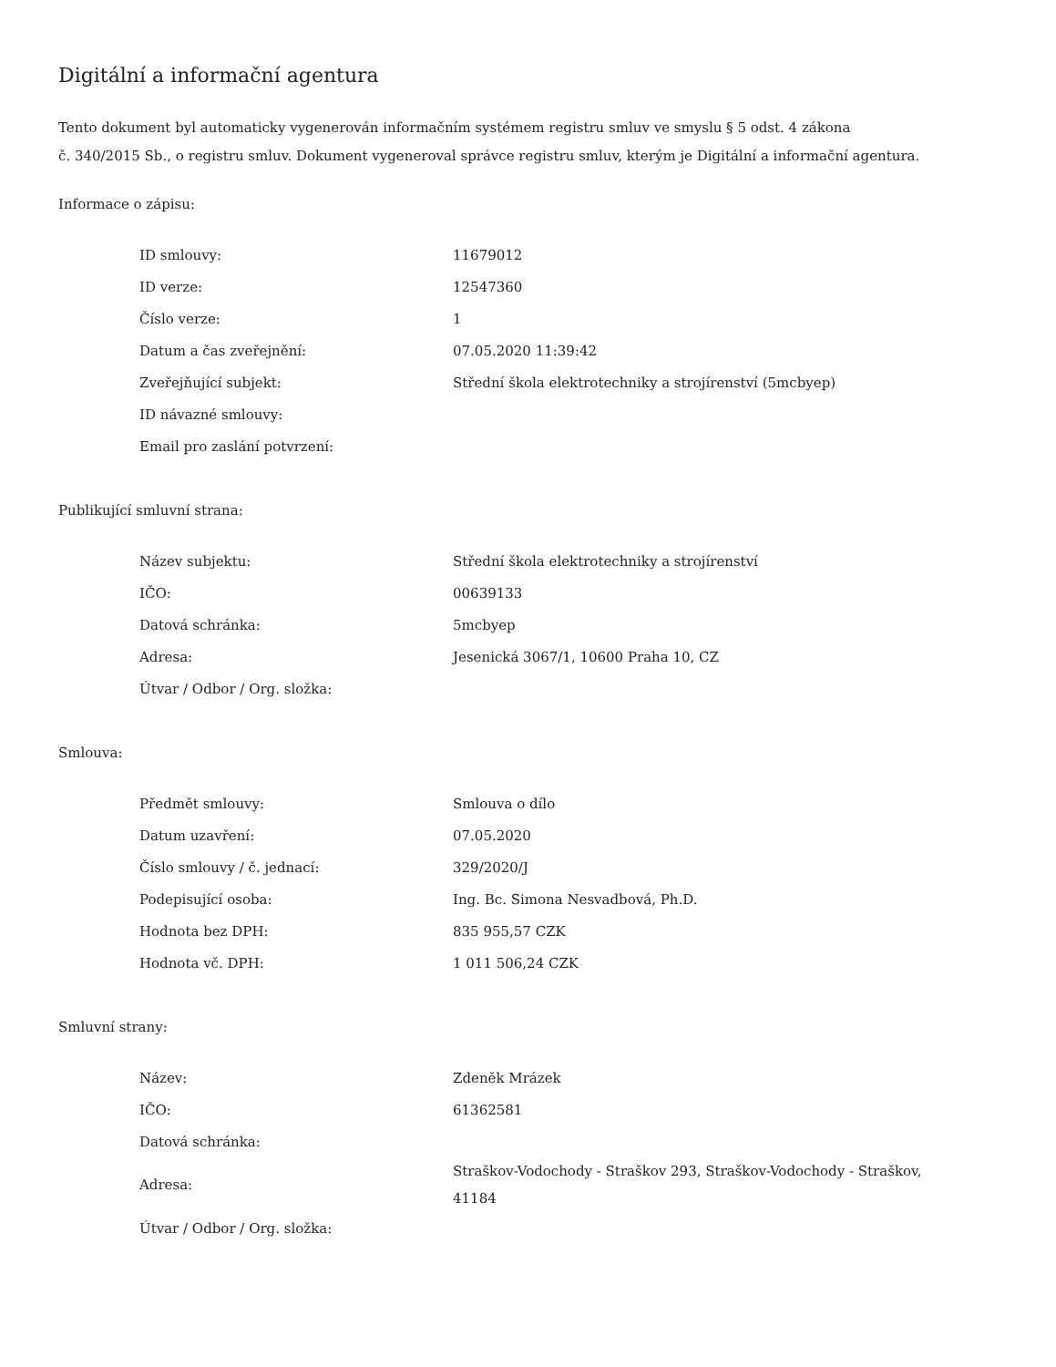Digitální a informační agentura
Tento dokument byl automaticky vygenerován informačním systémem registru smluv ve smyslu § 5 odst. 4 zákona
č. 340/2015 Sb., o registru smluv. Dokument vygeneroval správce registru smluv, kterým je Digitální a informační agentura.
Informace o zápisu:
| ID smlouvy: | 11679012 |
| ID verze: | 12547360 |
| Číslo verze: | 1 |
| Datum a čas zveřejnění: | 07.05.2020 11:39:42 |
| Zveřejňující subjekt: | Střední škola elektrotechniky a strojírenství (5mcbyep) |
| ID návazné smlouvy: | |
| Email pro zaslání potvrzení: | |
Publikující smluvní strana:
| Název subjektu: | Střední škola elektrotechniky a strojírenství |
| IČO: | 00639133 |
| Datová schránka: | 5mcbyep |
| Adresa: | Jesenická 3067/1, 10600 Praha 10, CZ |
| Útvar / Odbor / Org. složka: | |
Smlouva:
| Předmět smlouvy: | Smlouva o dílo |
| Datum uzavření: | 07.05.2020 |
| Číslo smlouvy / č. jednací: | 329/2020/J |
| Podepisující osoba: | Ing. Bc. Simona Nesvadbová, Ph.D. |
| Hodnota bez DPH: | 835 955,57 CZK |
| Hodnota vč. DPH: | 1 011 506,24 CZK |
Smluvní strany:
| Název: | Zdeněk Mrázek |
| IČO: | 61362581 |
| Datová schránka: | |
| Adresa: | Straškov-Vodochody - Straškov 293, Straškov-Vodochody - Straškov, 41184 |
| Útvar / Odbor / Org. složka: | |